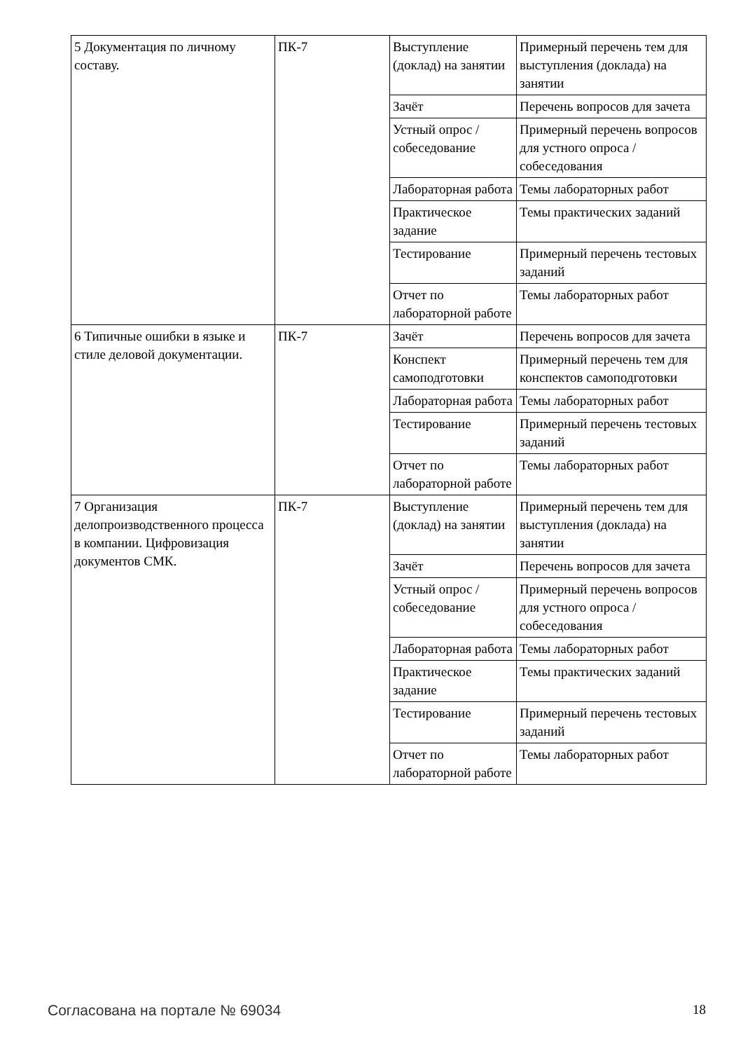| 5 Документация по личному составу. | ПК-7 | Выступление (доклад) на занятии | Примерный перечень тем для выступления (доклада) на занятии |
| | | Зачёт | Перечень вопросов для зачета |
| | | Устный опрос / собеседование | Примерный перечень вопросов для устного опроса / собеседования |
| | | Лабораторная работа | Темы лабораторных работ |
| | | Практическое задание | Темы практических заданий |
| | | Тестирование | Примерный перечень тестовых заданий |
| | | Отчет по лабораторной работе | Темы лабораторных работ |
| 6 Типичные ошибки в языке и стиле деловой документации. | ПК-7 | Зачёт | Перечень вопросов для зачета |
| | | Конспект самоподготовки | Примерный перечень тем для конспектов самоподготовки |
| | | Лабораторная работа | Темы лабораторных работ |
| | | Тестирование | Примерный перечень тестовых заданий |
| | | Отчет по лабораторной работе | Темы лабораторных работ |
| 7 Организация делопроизводственного процесса в компании. Цифровизация документов СМК. | ПК-7 | Выступление (доклад) на занятии | Примерный перечень тем для выступления (доклада) на занятии |
| | | Зачёт | Перечень вопросов для зачета |
| | | Устный опрос / собеседование | Примерный перечень вопросов для устного опроса / собеседования |
| | | Лабораторная работа | Темы лабораторных работ |
| | | Практическое задание | Темы практических заданий |
| | | Тестирование | Примерный перечень тестовых заданий |
| | | Отчет по лабораторной работе | Темы лабораторных работ |
Согласована на портале № 69034 18